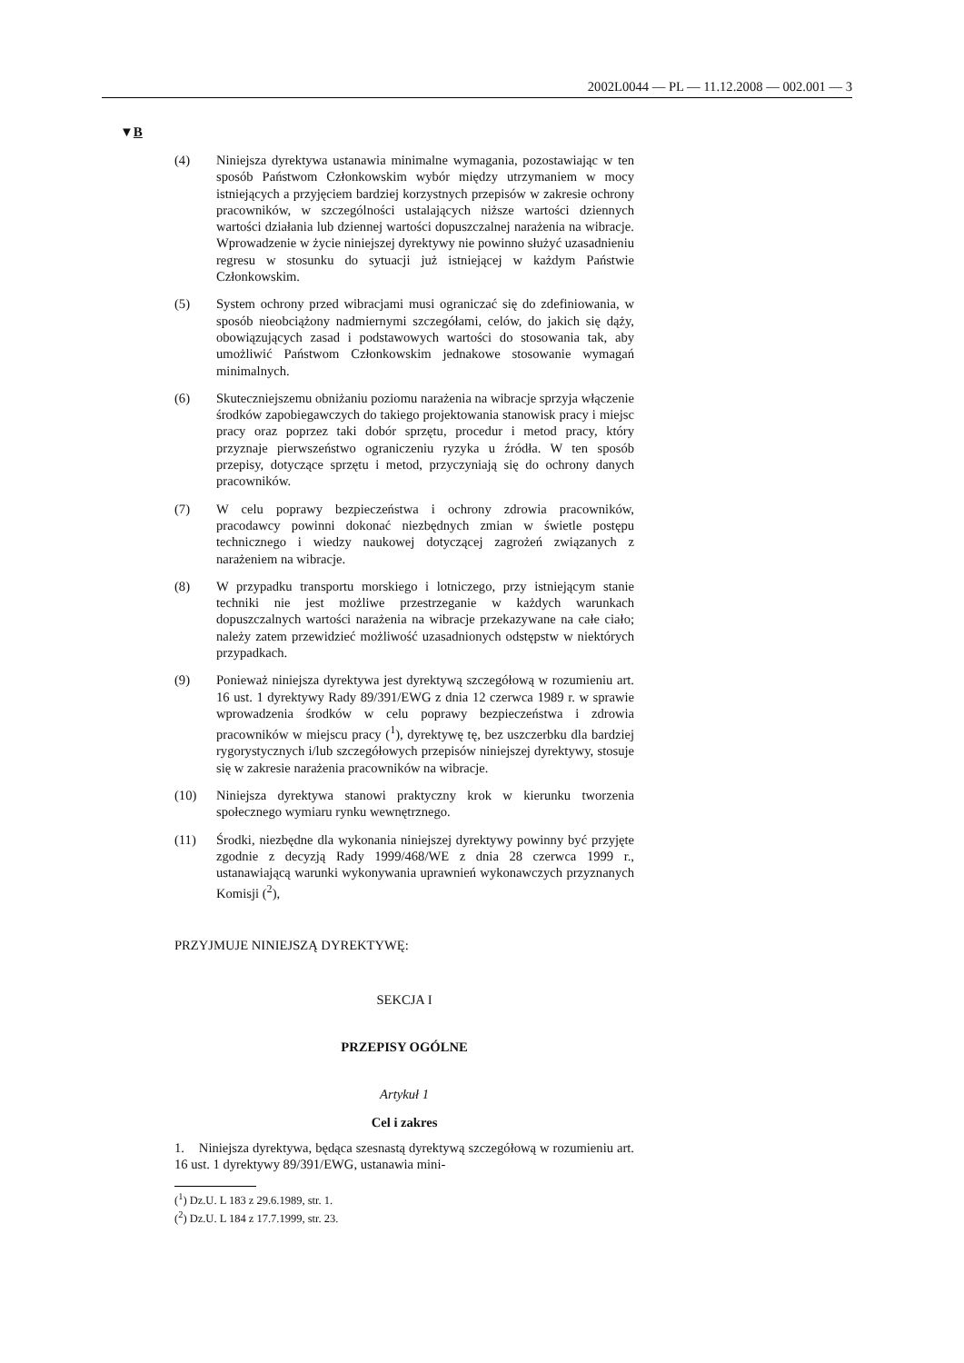2002L0044 — PL — 11.12.2008 — 002.001 — 3
▼B
(4) Niniejsza dyrektywa ustanawia minimalne wymagania, pozostawiając w ten sposób Państwom Członkowskim wybór między utrzymaniem w mocy istniejących a przyjęciem bardziej korzystnych przepisów w zakresie ochrony pracowników, w szczególności ustalających niższe wartości dziennych wartości działania lub dziennej wartości dopuszczalnej narażenia na wibracje. Wprowadzenie w życie niniejszej dyrektywy nie powinno służyć uzasadnieniu regresu w stosunku do sytuacji już istniejącej w każdym Państwie Członkowskim.
(5) System ochrony przed wibracjami musi ograniczać się do zdefiniowania, w sposób nieobciążony nadmiernymi szczegółami, celów, do jakich się dąży, obowiązujących zasad i podstawowych wartości do stosowania tak, aby umożliwić Państwom Członkowskim jednakowe stosowanie wymagań minimalnych.
(6) Skuteczniejszemu obniżaniu poziomu narażenia na wibracje sprzyja włączenie środków zapobiegawczych do takiego projektowania stanowisk pracy i miejsc pracy oraz poprzez taki dobór sprzętu, procedur i metod pracy, który przyznaje pierwszeństwo ograniczeniu ryzyka u źródła. W ten sposób przepisy, dotyczące sprzętu i metod, przyczyniają się do ochrony danych pracowników.
(7) W celu poprawy bezpieczeństwa i ochrony zdrowia pracowników, pracodawcy powinni dokonać niezbędnych zmian w świetle postępu technicznego i wiedzy naukowej dotyczącej zagrożeń związanych z narażeniem na wibracje.
(8) W przypadku transportu morskiego i lotniczego, przy istniejącym stanie techniki nie jest możliwe przestrzeganie w każdych warunkach dopuszczalnych wartości narażenia na wibracje przekazywane na całe ciało; należy zatem przewidzieć możliwość uzasadnionych odstępstw w niektórych przypadkach.
(9) Ponieważ niniejsza dyrektywa jest dyrektywą szczegółową w rozumieniu art. 16 ust. 1 dyrektywy Rady 89/391/EWG z dnia 12 czerwca 1989 r. w sprawie wprowadzenia środków w celu poprawy bezpieczeństwa i zdrowia pracowników w miejscu pracy (<sup>1</sup>), dyrektywę tę, bez uszczerbku dla bardziej rygorystycznych i/lub szczegółowych przepisów niniejszej dyrektywy, stosuje się w zakresie narażenia pracowników na wibracje.
(10) Niniejsza dyrektywa stanowi praktyczny krok w kierunku tworzenia społecznego wymiaru rynku wewnętrznego.
(11) Środki, niezbędne dla wykonania niniejszej dyrektywy powinny być przyjęte zgodnie z decyzją Rady 1999/468/WE z dnia 28 czerwca 1999 r., ustanawiającą warunki wykonywania uprawnień wykonawczych przyznanych Komisji (<sup>2</sup>),
PRZYJMUJE NINIEJSZĄ DYREKTYWĘ:
SEKCJA I
PRZEPISY OGÓLNE
Artykuł 1
Cel i zakres
1. Niniejsza dyrektywa, będąca szesnastą dyrektywą szczegółową w rozumieniu art. 16 ust. 1 dyrektywy 89/391/EWG, ustanawia mini-
(<sup>1</sup>) Dz.U. L 183 z 29.6.1989, str. 1.
(<sup>2</sup>) Dz.U. L 184 z 17.7.1999, str. 23.